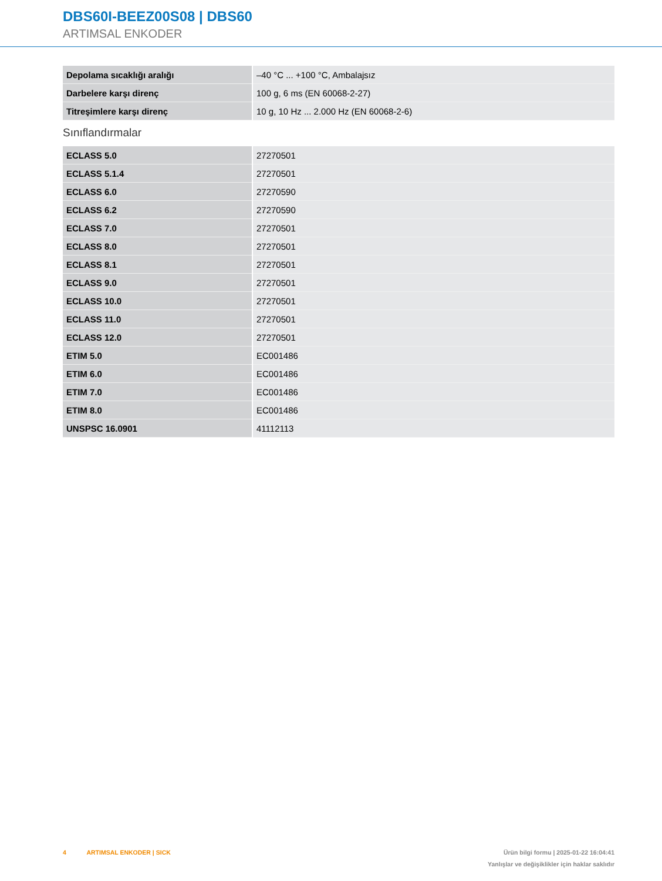DBS60I-BEEZ00S08 | DBS60
ARTIMSAL ENKODER
| Depolama sıcaklığı aralığı | –40 °C ... +100 °C, Ambalajsız |
| Darbelere karşı direnç | 100 g, 6 ms (EN 60068-2-27) |
| Titreşimlere karşı direnç | 10 g, 10 Hz ... 2.000 Hz (EN 60068-2-6) |
Sınıflandırmalar
| ECLASS 5.0 | 27270501 |
| ECLASS 5.1.4 | 27270501 |
| ECLASS 6.0 | 27270590 |
| ECLASS 6.2 | 27270590 |
| ECLASS 7.0 | 27270501 |
| ECLASS 8.0 | 27270501 |
| ECLASS 8.1 | 27270501 |
| ECLASS 9.0 | 27270501 |
| ECLASS 10.0 | 27270501 |
| ECLASS 11.0 | 27270501 |
| ECLASS 12.0 | 27270501 |
| ETIM 5.0 | EC001486 |
| ETIM 6.0 | EC001486 |
| ETIM 7.0 | EC001486 |
| ETIM 8.0 | EC001486 |
| UNSPSC 16.0901 | 41112113 |
4 ARTIMSAL ENKODER | SICK
Ürün bilgi formu | 2025-01-22 16:04:41
Yanlışlar ve değişiklikler için haklar saklıdır